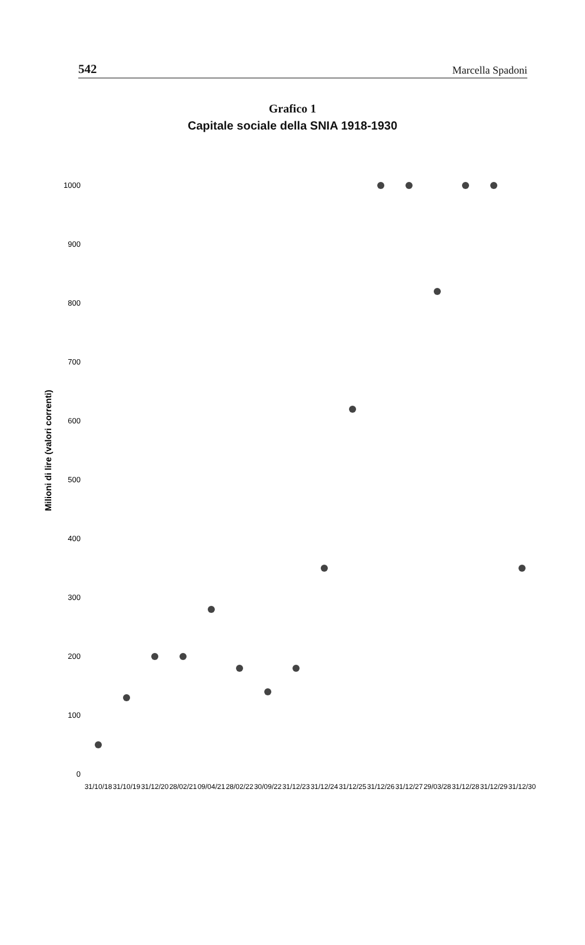542 Marcella Spadoni
Grafico 1
Capitale sociale della SNIA 1918-1930
Milioni di lire (valori correnti)
1000
900
800
700
600
500
400
300
200
100
0
31/10/18
31/10/19
31/12/20
28/02/21
09/04/21
28/02/22
30/09/22
31/12/23
31/12/24
31/12/25
31/12/26
31/12/27
29/03/28
31/12/28
31/12/29
31/12/30